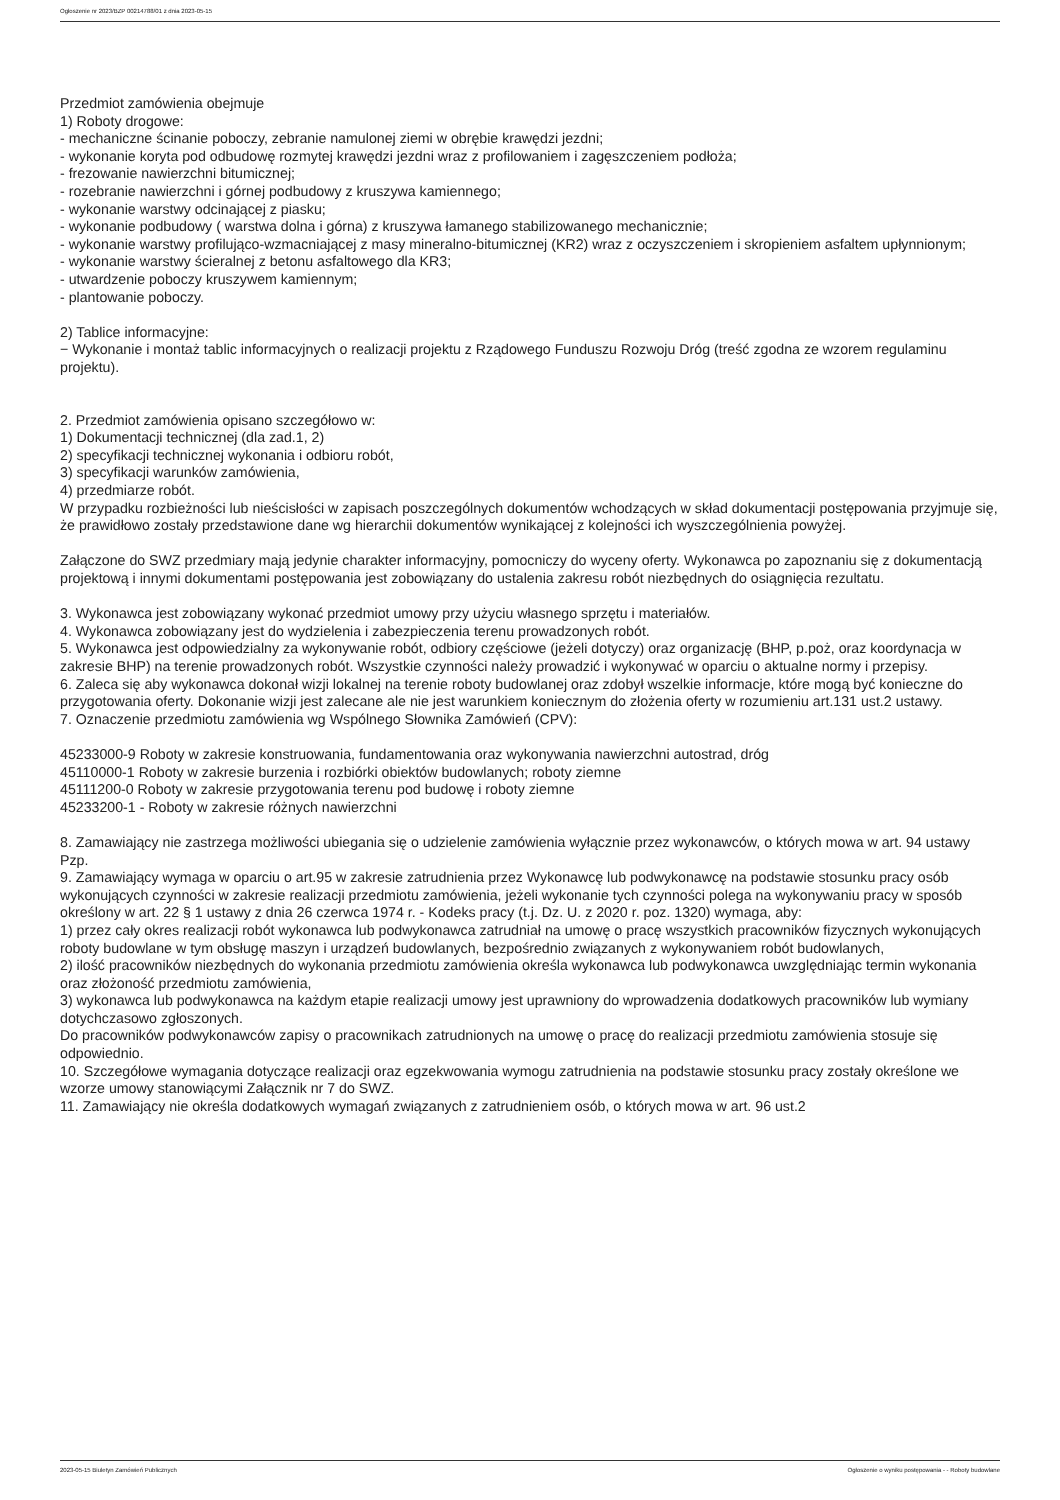Ogłoszenie nr 2023/BZP 00214788/01 z dnia 2023-05-15
Przedmiot zamówienia obejmuje
1) Roboty drogowe:
- mechaniczne ścinanie poboczy, zebranie namulonej ziemi w obrębie krawędzi jezdni;
- wykonanie koryta pod odbudowę rozmytej krawędzi jezdni wraz z profilowaniem i zagęszczeniem podłoża;
- frezowanie nawierzchni bitumicznej;
- rozebranie nawierzchni i górnej podbudowy z kruszywa kamiennego;
- wykonanie warstwy odcinającej z piasku;
- wykonanie podbudowy ( warstwa dolna i górna) z kruszywa łamanego stabilizowanego mechanicznie;
- wykonanie warstwy profilująco-wzmacniającej z masy mineralno-bitumicznej (KR2) wraz z oczyszczeniem i skropieniem asfaltem upłynnionym;
- wykonanie warstwy ścieralnej z betonu asfaltowego dla KR3;
- utwardzenie poboczy kruszywem kamiennym;
- plantowanie poboczy.
2) Tablice informacyjne:
− Wykonanie i montaż tablic informacyjnych o realizacji projektu z Rządowego Funduszu Rozwoju Dróg (treść zgodna ze wzorem regulaminu projektu).
2. Przedmiot zamówienia opisano szczegółowo w:
1) Dokumentacji technicznej (dla zad.1, 2)
2) specyfikacji technicznej wykonania i odbioru robót,
3) specyfikacji warunków zamówienia,
4) przedmiarze robót.
W przypadku rozbieżności lub nieścisłości w zapisach poszczególnych dokumentów wchodzących w skład dokumentacji postępowania przyjmuje się, że prawidłowo zostały przedstawione dane wg hierarchii dokumentów wynikającej z kolejności ich wyszczególnienia powyżej.
Załączone do SWZ przedmiary mają jedynie charakter informacyjny, pomocniczy do wyceny oferty. Wykonawca po zapoznaniu się z dokumentacją projektową i innymi dokumentami postępowania jest zobowiązany do ustalenia zakresu robót niezbędnych do osiągnięcia rezultatu.
3. Wykonawca jest zobowiązany wykonać przedmiot umowy przy użyciu własnego sprzętu i materiałów.
4. Wykonawca zobowiązany jest do wydzielenia i zabezpieczenia terenu prowadzonych robót.
5. Wykonawca jest odpowiedzialny za wykonywanie robót, odbiory częściowe (jeżeli dotyczy) oraz organizację (BHP, p.poż, oraz koordynacja w zakresie BHP) na terenie prowadzonych robót. Wszystkie czynności należy prowadzić i wykonywać w oparciu o aktualne normy i przepisy.
6. Zaleca się aby wykonawca dokonał wizji lokalnej na terenie roboty budowlanej oraz zdobył wszelkie informacje, które mogą być konieczne do przygotowania oferty. Dokonanie wizji jest zalecane ale nie jest warunkiem koniecznym do złożenia oferty w rozumieniu art.131 ust.2 ustawy.
7. Oznaczenie przedmiotu zamówienia wg Wspólnego Słownika Zamówień (CPV):
45233000-9 Roboty w zakresie konstruowania, fundamentowania oraz wykonywania nawierzchni autostrad, dróg
45110000-1 Roboty w zakresie burzenia i rozbiórki obiektów budowlanych; roboty ziemne
45111200-0 Roboty w zakresie przygotowania terenu pod budowę i roboty ziemne
45233200-1 - Roboty w zakresie różnych nawierzchni
8. Zamawiający nie zastrzega możliwości ubiegania się o udzielenie zamówienia wyłącznie przez wykonawców, o których mowa w art. 94 ustawy Pzp.
9. Zamawiający wymaga w oparciu o art.95 w zakresie zatrudnienia przez Wykonawcę lub podwykonawcę na podstawie stosunku pracy osób wykonujących czynności w zakresie realizacji przedmiotu zamówienia, jeżeli wykonanie tych czynności polega na wykonywaniu pracy w sposób określony w art. 22 § 1 ustawy z dnia 26 czerwca 1974 r. - Kodeks pracy (t.j. Dz. U. z 2020 r. poz. 1320) wymaga, aby:
1) przez cały okres realizacji robót wykonawca lub podwykonawca zatrudniał na umowę o pracę wszystkich pracowników fizycznych wykonujących roboty budowlane w tym obsługę maszyn i urządzeń budowlanych, bezpośrednio związanych z wykonywaniem robót budowlanych,
2) ilość pracowników niezbędnych do wykonania przedmiotu zamówienia określa wykonawca lub podwykonawca uwzględniając termin wykonania oraz złożoność przedmiotu zamówienia,
3) wykonawca lub podwykonawca na każdym etapie realizacji umowy jest uprawniony do wprowadzenia dodatkowych pracowników lub wymiany dotychczasowo zgłoszonych.
Do pracowników podwykonawców zapisy o pracownikach zatrudnionych na umowę o pracę do realizacji przedmiotu zamówienia stosuje się odpowiednio.
10. Szczegółowe wymagania dotyczące realizacji oraz egzekwowania wymogu zatrudnienia na podstawie stosunku pracy zostały określone we wzorze umowy stanowiącymi Załącznik nr 7 do SWZ.
11. Zamawiający nie określa dodatkowych wymagań związanych z zatrudnieniem osób, o których mowa w art. 96 ust.2
2023-05-15 Biuletyn Zamówień Publicznych Ogłoszenie o wyniku postępowania - - Roboty budowlane